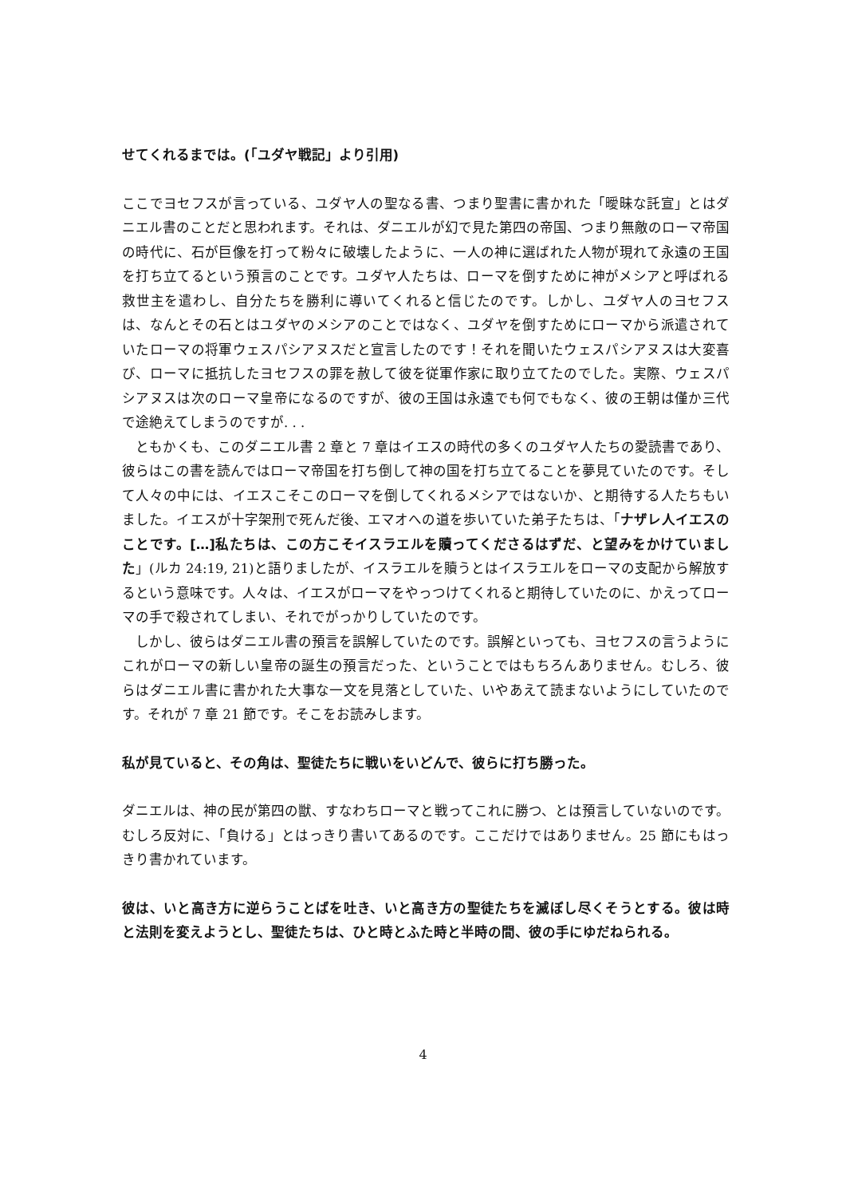せてくれるまでは。(「ユダヤ戦記」より引用)
ここでヨセフスが言っている、ユダヤ人の聖なる書、つまり聖書に書かれた「曖昧な託宣」とはダニエル書のことだと思われます。それは、ダニエルが幻で見た第四の帝国、つまり無敵のローマ帝国の時代に、石が巨像を打って粉々に破壊したように、一人の神に選ばれた人物が現れて永遠の王国を打ち立てるという預言のことです。ユダヤ人たちは、ローマを倒すために神がメシアと呼ばれる救世主を遣わし、自分たちを勝利に導いてくれると信じたのです。しかし、ユダヤ人のヨセフスは、なんとその石とはユダヤのメシアのことではなく、ユダヤを倒すためにローマから派遣されていたローマの将軍ウェスパシアヌスだと宣言したのです！それを聞いたウェスパシアヌスは大変喜び、ローマに抵抗したヨセフスの罪を赦して彼を従軍作家に取り立てたのでした。実際、ウェスパシアヌスは次のローマ皇帝になるのですが、彼の王国は永遠でも何でもなく、彼の王朝は僅か三代で途絶えてしまうのですが. . .
　ともかくも、このダニエル書 2 章と 7 章はイエスの時代の多くのユダヤ人たちの愛読書であり、彼らはこの書を読んではローマ帝国を打ち倒して神の国を打ち立てることを夢見ていたのです。そして人々の中には、イエスこそこのローマを倒してくれるメシアではないか、と期待する人たちもいました。イエスが十字架刑で死んだ後、エマオへの道を歩いていた弟子たちは、「ナザレ人イエスのことです。[…]私たちは、この方こそイスラエルを贖ってくださるはずだ、と望みをかけていました」(ルカ 24:19, 21)と語りましたが、イスラエルを贖うとはイスラエルをローマの支配から解放するという意味です。人々は、イエスがローマをやっつけてくれると期待していたのに、かえってローマの手で殺されてしまい、それでがっかりしていたのです。
　しかし、彼らはダニエル書の預言を誤解していたのです。誤解といっても、ヨセフスの言うようにこれがローマの新しい皇帝の誕生の預言だった、ということではもちろんありません。むしろ、彼らはダニエル書に書かれた大事な一文を見落としていた、いやあえて読まないようにしていたのです。それが 7 章 21 節です。そこをお読みします。
私が見ていると、その角は、聖徒たちに戦いをいどんで、彼らに打ち勝った。
ダニエルは、神の民が第四の獣、すなわちローマと戦ってこれに勝つ、とは預言していないのです。むしろ反対に、「負ける」とはっきり書いてあるのです。ここだけではありません。25 節にもはっきり書かれています。
彼は、いと高き方に逆らうことばを吐き、いと高き方の聖徒たちを滅ぼし尽くそうとする。彼は時と法則を変えようとし、聖徒たちは、ひと時とふた時と半時の間、彼の手にゆだねられる。
4